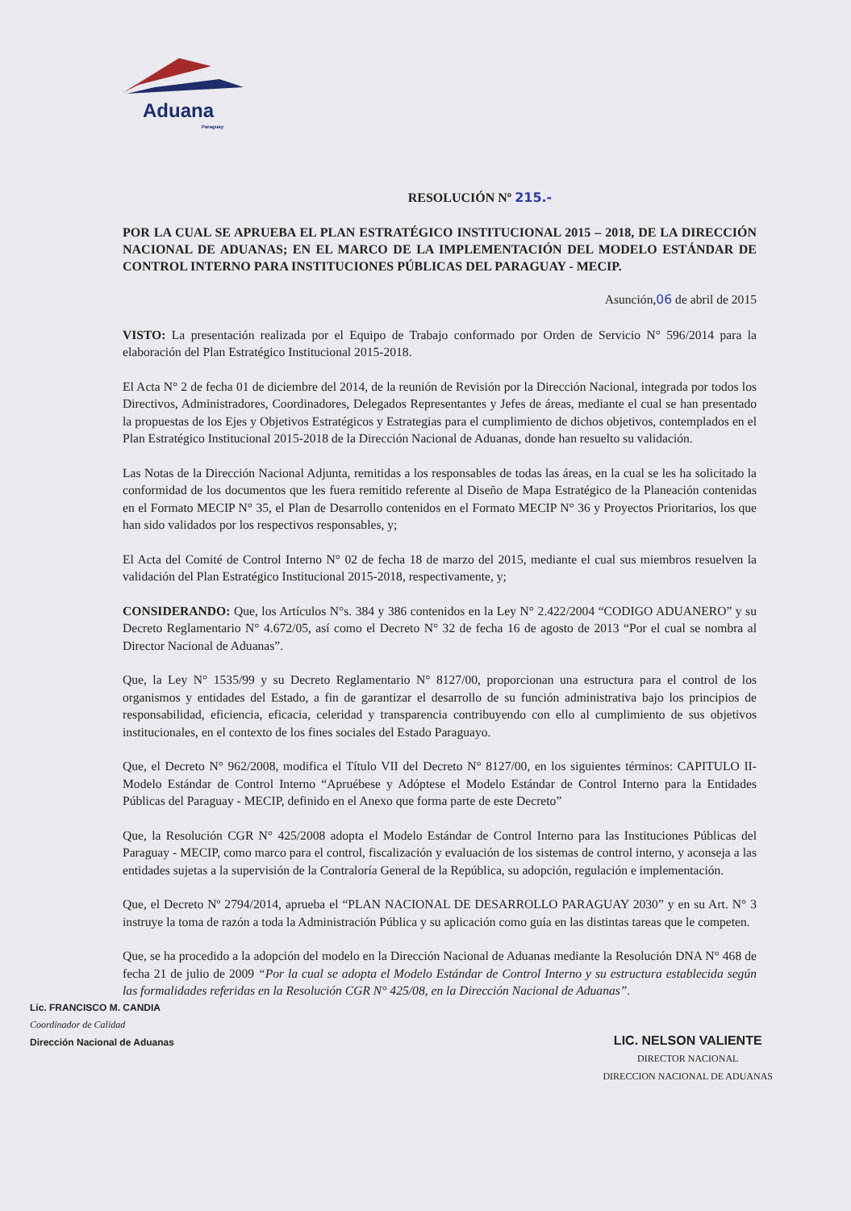Aduana
Paraguay
RESOLUCIÓN Nº 215.-
POR LA CUAL SE APRUEBA EL PLAN ESTRATÉGICO INSTITUCIONAL 2015 – 2018, DE LA DIRECCIÓN NACIONAL DE ADUANAS; EN EL MARCO DE LA IMPLEMENTACIÓN DEL MODELO ESTÁNDAR DE CONTROL INTERNO PARA INSTITUCIONES PÚBLICAS DEL PARAGUAY - MECIP.
Asunción,06 de abril de 2015
VISTO: La presentación realizada por el Equipo de Trabajo conformado por Orden de Servicio N° 596/2014 para la elaboración del Plan Estratégico Institucional 2015-2018.
El Acta N° 2 de fecha 01 de diciembre del 2014, de la reunión de Revisión por la Dirección Nacional, integrada por todos los Directivos, Administradores, Coordinadores, Delegados Representantes y Jefes de áreas, mediante el cual se han presentado la propuestas de los Ejes y Objetivos Estratégicos y Estrategias para el cumplimiento de dichos objetivos, contemplados en el Plan Estratégico Institucional 2015-2018 de la Dirección Nacional de Aduanas, donde han resuelto su validación.
Las Notas de la Dirección Nacional Adjunta, remitidas a los responsables de todas las áreas, en la cual se les ha solicitado la conformidad de los documentos que les fuera remitido referente al Diseño de Mapa Estratégico de la Planeación contenidas en el Formato MECIP N° 35, el Plan de Desarrollo contenidos en el Formato MECIP N° 36 y Proyectos Prioritarios, los que han sido validados por los respectivos responsables, y;
El Acta del Comité de Control Interno N° 02 de fecha 18 de marzo del 2015, mediante el cual sus miembros resuelven la validación del Plan Estratégico Institucional 2015-2018, respectivamente, y;
CONSIDERANDO: Que, los Artículos N°s. 384 y 386 contenidos en la Ley N° 2.422/2004 “CODIGO ADUANERO” y su Decreto Reglamentario N° 4.672/05, así como el Decreto N° 32 de fecha 16 de agosto de 2013 “Por el cual se nombra al Director Nacional de Aduanas”.
Que, la Ley N° 1535/99 y su Decreto Reglamentario N° 8127/00, proporcionan una estructura para el control de los organismos y entidades del Estado, a fin de garantizar el desarrollo de su función administrativa bajo los principios de responsabilidad, eficiencia, eficacia, celeridad y transparencia contribuyendo con ello al cumplimiento de sus objetivos institucionales, en el contexto de los fines sociales del Estado Paraguayo.
Que, el Decreto N° 962/2008, modifica el Título VII del Decreto N° 8127/00, en los siguientes términos: CAPITULO II-Modelo Estándar de Control Interno “Apruébese y Adóptese el Modelo Estándar de Control Interno para la Entidades Públicas del Paraguay - MECIP, definido en el Anexo que forma parte de este Decreto”
Que, la Resolución CGR N° 425/2008 adopta el Modelo Estándar de Control Interno para las Instituciones Públicas del Paraguay - MECIP, como marco para el control, fiscalización y evaluación de los sistemas de control interno, y aconseja a las entidades sujetas a la supervisión de la Contraloría General de la República, su adopción, regulación e implementación.
Que, el Decreto Nº 2794/2014, aprueba el “PLAN NACIONAL DE DESARROLLO PARAGUAY 2030” y en su Art. N° 3 instruye la toma de razón a toda la Administración Pública y su aplicación como guía en las distintas tareas que le competen.
Que, se ha procedido a la adopción del modelo en la Dirección Nacional de Aduanas mediante la Resolución DNA N° 468 de fecha 21 de julio de 2009 “Por la cual se adopta el Modelo Estándar de Control Interno y su estructura establecida según las formalidades referidas en la Resolución CGR N° 425/08, en la Dirección Nacional de Aduanas”.
Lic. FRANCISCO M. CANDIA
Coordinador de Calidad
Dirección Nacional de Aduanas
LIC. NELSON VALIENTE
DIRECTOR NACIONAL
DIRECCION NACIONAL DE ADUANAS